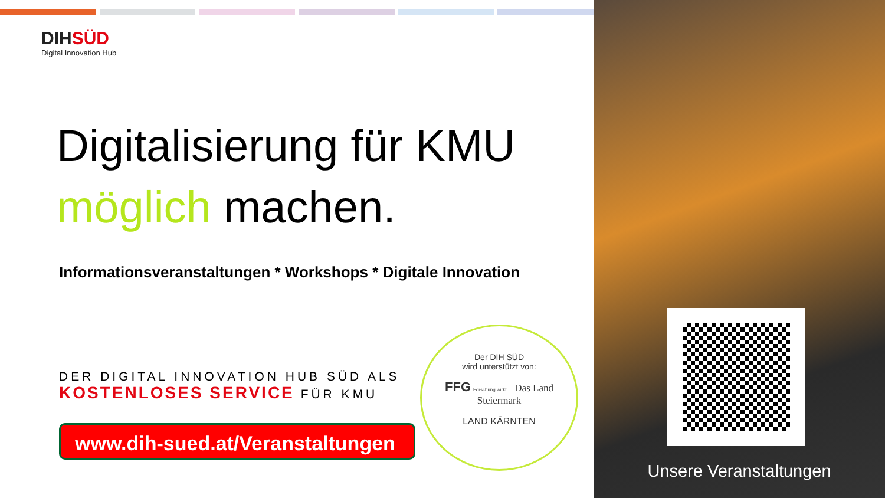DIHSÜD
Digital Innovation Hub
Digitalisierung für KMU
möglich machen.
Informationsveranstaltungen * Workshops * Digitale Innovation
DER DIGITAL INNOVATION HUB SÜD ALS
KOSTENLOSES SERVICE FÜR KMU
www.dih-sued.at/Veranstaltungen
Der DIH SÜD
wird unterstützt von:
FFG Forschung wirkt. Das Land Steiermark
LAND KÄRNTEN
Unsere Veranstaltungen